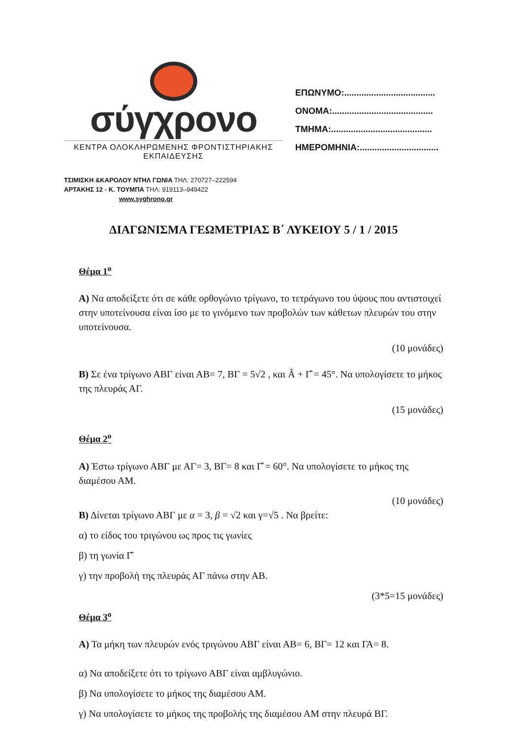σύγχρονο
ΚΕΝΤΡΑ ΟΛΟΚΛΗΡΩΜΕΝΗΣ ΦΡΟΝΤΙΣΤΗΡΙΑΚΗΣ ΕΚΠΑΙΔΕΥΣΗΣ
ΕΠΩΝΥΜΟ:.....................................
ΟΝΟΜΑ:.........................................
ΤΜΗΜΑ:.........................................
ΗΜΕΡΟΜΗΝΙΑ:................................
ΤΣΙΜΙΣΚΗ &ΚΑΡΟΛΟΥ ΝΤΗΛ ΓΩΝΙΑ ΤΗΛ: 270727–222594
ΑΡΤΑΚΗΣ 12 - Κ. ΤΟΥΜΠΑ ΤΗΛ: 919113–949422
www.syghrono.gr
ΔΙΑΓΩΝΙΣΜΑ ΓΕΩΜΕΤΡΙΑΣ Β΄ ΛΥΚΕΙΟΥ 5 / 1 / 2015
Θέμα 1<sup>ο</sup>
Α) Να αποδείξετε ότι σε κάθε ορθογώνιο τρίγωνο, το τετράγωνο του ύψους που αντιστοιχεί στην υποτείνουσα είναι ίσο με το γινόμενο των προβολών των κάθετων πλευρών του στην υποτείνουσα.
(10 μονάδες)
Β) Σε ένα τρίγωνο ΑΒΓ είναι ΑΒ= 7, ΒΓ = 5√2 , και Â + Γ̂ = 45°. Να υπολογίσετε το μήκος της πλευράς ΑΓ.
(15 μονάδες)
Θέμα 2<sup>ο</sup>
Α) Έστω τρίγωνο ΑΒΓ με ΑΓ= 3, ΒΓ= 8 και Γ̂ = 60°. Να υπολογίσετε το μήκος της διαμέσου ΑΜ.
(10 μονάδες)
Β) Δίνεται τρίγωνο ΑΒΓ με α = 3, β = √2 και γ=√5 . Να βρείτε:
α) το είδος του τριγώνου ως προς τις γωνίες
β) τη γωνία Γ̂
γ) την προβολή της πλευράς ΑΓ πάνω στην ΑΒ.
(3*5=15 μονάδες)
Θέμα 3<sup>ο</sup>
Α) Τα μήκη των πλευρών ενός τριγώνου ΑΒΓ είναι ΑΒ= 6, ΒΓ= 12 και ΓΑ= 8.
α) Να αποδείξετε ότι το τρίγωνο ΑΒΓ είναι αμβλυγώνιο.
β) Να υπολογίσετε το μήκος της διαμέσου ΑΜ.
γ) Να υπολογίσετε το μήκος της προβολής της διαμέσου ΑΜ στην πλευρά ΒΓ.